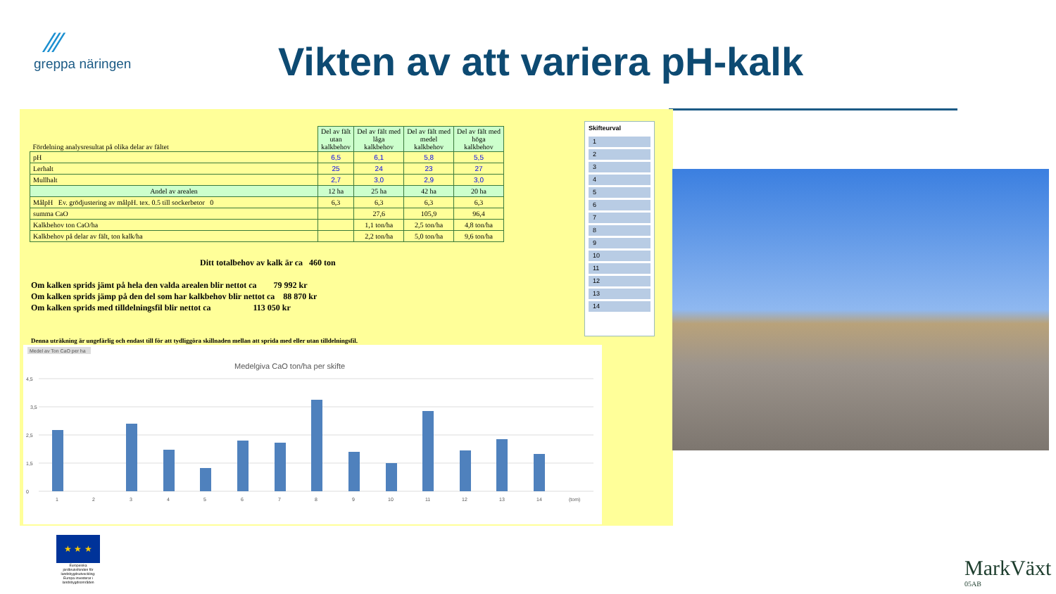⁄⁄⁄
greppa näringen
Vikten av att variera pH-kalk
| Fördelning analysresultat på olika delar av fältet | Del av fält utan kalkbehov | Del av fält med låga kalkbehov | Del av fält med medel kalkbehov | Del av fält med höga kalkbehov |
| --- | --- | --- | --- | --- |
| pH | 6,5 | 6,1 | 5,8 | 5,5 |
| Lerhalt | 25 | 24 | 23 | 27 |
| Mullhalt | 2,7 | 3,0 | 2,9 | 3,0 |
| Andel av arealen | 12 ha | 25 ha | 42 ha | 20 ha |
| MålpH Ev. grödjustering av målpH. tex. 0.5 till sockerbetor 0 | 6,3 | 6,3 | 6,3 | 6,3 |
| summa CaO | | 27,6 | 105,9 | 96,4 |
| Kalkbehov ton CaO/ha | | 1,1 ton/ha | 2,5 ton/ha | 4,8 ton/ha |
| Kalkbehov på delar av fält, ton kalk/ha | | 2,2 ton/ha | 5,0 ton/ha | 9,6 ton/ha |
Ditt totalbehov av kalk är ca 460 ton
Om kalken sprids jämt på hela den valda arealen blir nettot ca 79 992 kr
Om kalken sprids jämp på den del som har kalkbehov blir nettot ca 88 870 kr
Om kalken sprids med tilldelningsfil blir nettot ca 113 050 kr
Denna uträkning är ungefärlig och endast till för att tydliggöra skillnaden mellan att sprida med eller utan tilldelningsfil.
Skifteurval
1
2
3
4
5
6
7
8
9
10
11
12
13
14
Medel av Ton CaO per ha
Medelgiva CaO ton/ha per skifte
4,5
3,5
2,5
1,5
0
1
2
3
4
5
6
7
8
9
10
11
12
13
14
(tom)
★ ★ ★
Europeiska jordbruksfonden för landsbygdsutveckling: Europa investerar i landsbygdsområden
MarkVäxt
05AB